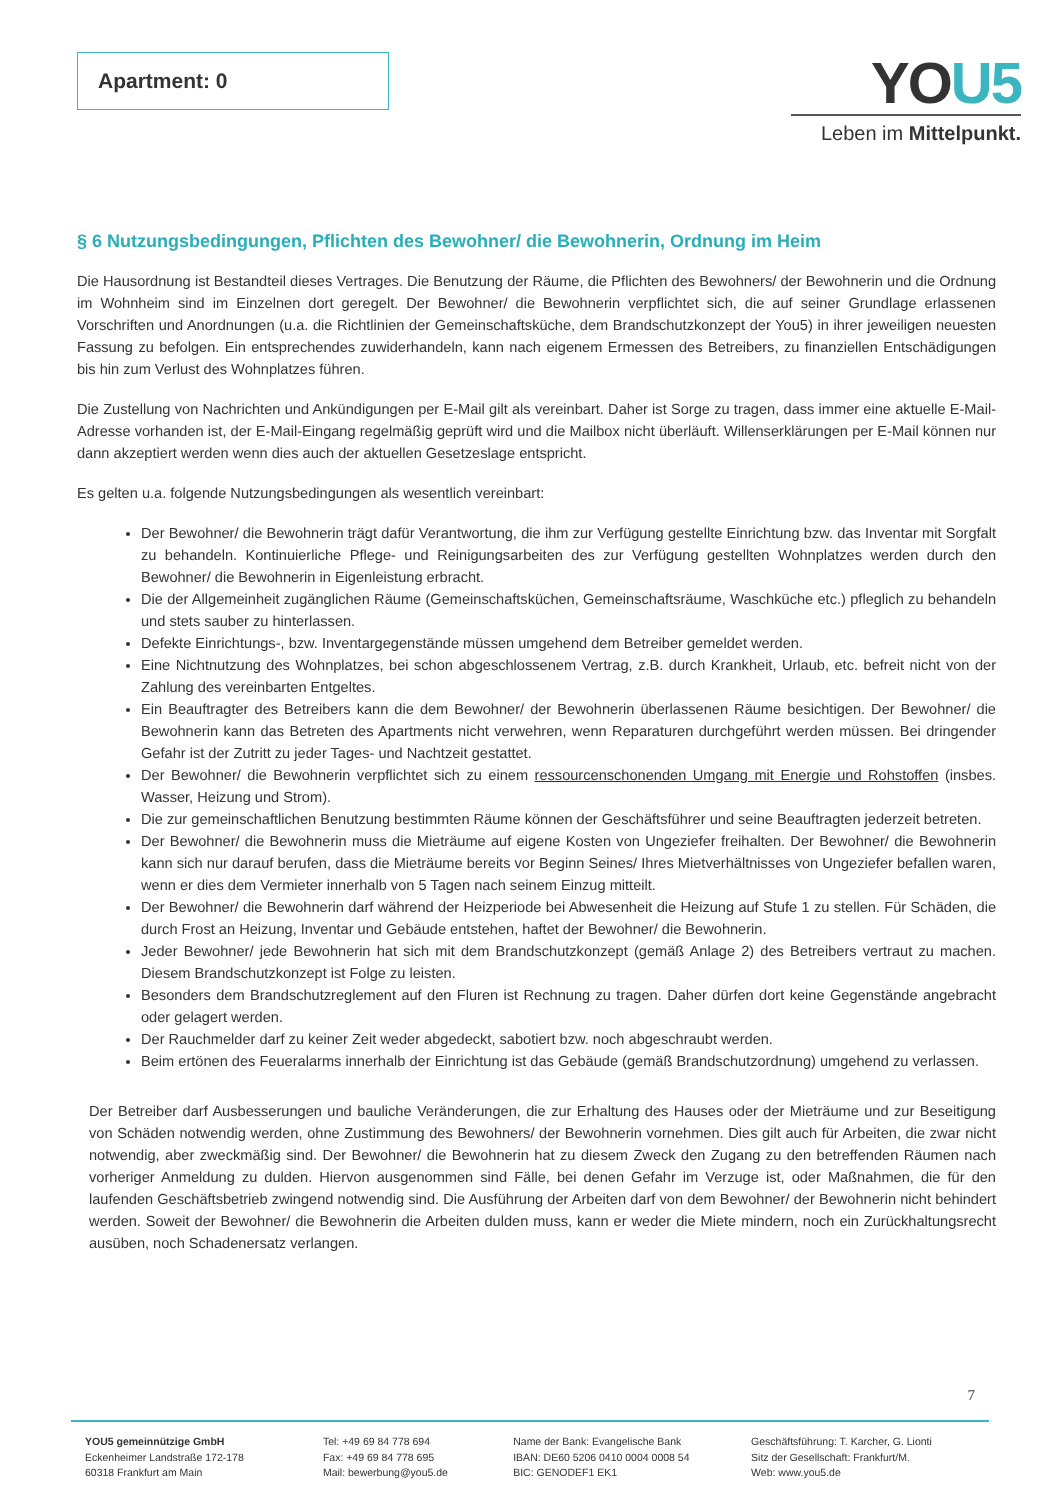Apartment: 0
YOU5
Leben im Mittelpunkt.
§ 6 Nutzungsbedingungen, Pflichten des Bewohner/ die Bewohnerin, Ordnung im Heim
Die Hausordnung ist Bestandteil dieses Vertrages. Die Benutzung der Räume, die Pflichten des Bewohners/ der Bewohnerin und die Ordnung im Wohnheim sind im Einzelnen dort geregelt. Der Bewohner/ die Bewohnerin verpflichtet sich, die auf seiner Grundlage erlassenen Vorschriften und Anordnungen (u.a. die Richtlinien der Gemeinschaftsküche, dem Brandschutzkonzept der You5) in ihrer jeweiligen neuesten Fassung zu befolgen. Ein entsprechendes zuwiderhandeln, kann nach eigenem Ermessen des Betreibers, zu finanziellen Entschädigungen bis hin zum Verlust des Wohnplatzes führen.
Die Zustellung von Nachrichten und Ankündigungen per E-Mail gilt als vereinbart. Daher ist Sorge zu tragen, dass immer eine aktuelle E-Mail-Adresse vorhanden ist, der E-Mail-Eingang regelmäßig geprüft wird und die Mailbox nicht überläuft. Willenserklärungen per E-Mail können nur dann akzeptiert werden wenn dies auch der aktuellen Gesetzeslage entspricht.
Es gelten u.a. folgende Nutzungsbedingungen als wesentlich vereinbart:
Der Bewohner/ die Bewohnerin trägt dafür Verantwortung, die ihm zur Verfügung gestellte Einrichtung bzw. das Inventar mit Sorgfalt zu behandeln. Kontinuierliche Pflege- und Reinigungsarbeiten des zur Verfügung gestellten Wohnplatzes werden durch den Bewohner/ die Bewohnerin in Eigenleistung erbracht.
Die der Allgemeinheit zugänglichen Räume (Gemeinschaftsküchen, Gemeinschaftsräume, Waschküche etc.) pfleglich zu behandeln und stets sauber zu hinterlassen.
Defekte Einrichtungs-, bzw. Inventargegenstände müssen umgehend dem Betreiber gemeldet werden.
Eine Nichtnutzung des Wohnplatzes, bei schon abgeschlossenem Vertrag, z.B. durch Krankheit, Urlaub, etc. befreit nicht von der Zahlung des vereinbarten Entgeltes.
Ein Beauftragter des Betreibers kann die dem Bewohner/ der Bewohnerin überlassenen Räume besichtigen. Der Bewohner/ die Bewohnerin kann das Betreten des Apartments nicht verwehren, wenn Reparaturen durchgeführt werden müssen. Bei dringender Gefahr ist der Zutritt zu jeder Tages- und Nachtzeit gestattet.
Der Bewohner/ die Bewohnerin verpflichtet sich zu einem ressourcenschonenden Umgang mit Energie und Rohstoffen (insbes. Wasser, Heizung und Strom).
Die zur gemeinschaftlichen Benutzung bestimmten Räume können der Geschäftsführer und seine Beauftragten jederzeit betreten.
Der Bewohner/ die Bewohnerin muss die Mieträume auf eigene Kosten von Ungeziefer freihalten. Der Bewohner/ die Bewohnerin kann sich nur darauf berufen, dass die Mieträume bereits vor Beginn Seines/ Ihres Mietverhältnisses von Ungeziefer befallen waren, wenn er dies dem Vermieter innerhalb von 5 Tagen nach seinem Einzug mitteilt.
Der Bewohner/ die Bewohnerin darf während der Heizperiode bei Abwesenheit die Heizung auf Stufe 1 zu stellen. Für Schäden, die durch Frost an Heizung, Inventar und Gebäude entstehen, haftet der Bewohner/ die Bewohnerin.
Jeder Bewohner/ jede Bewohnerin hat sich mit dem Brandschutzkonzept (gemäß Anlage 2) des Betreibers vertraut zu machen. Diesem Brandschutzkonzept ist Folge zu leisten.
Besonders dem Brandschutzreglement auf den Fluren ist Rechnung zu tragen. Daher dürfen dort keine Gegenstände angebracht oder gelagert werden.
Der Rauchmelder darf zu keiner Zeit weder abgedeckt, sabotiert bzw. noch abgeschraubt werden.
Beim ertönen des Feueralarms innerhalb der Einrichtung ist das Gebäude (gemäß Brandschutzordnung) umgehend zu verlassen.
Der Betreiber darf Ausbesserungen und bauliche Veränderungen, die zur Erhaltung des Hauses oder der Mieträume und zur Beseitigung von Schäden notwendig werden, ohne Zustimmung des Bewohners/ der Bewohnerin vornehmen. Dies gilt auch für Arbeiten, die zwar nicht notwendig, aber zweckmäßig sind. Der Bewohner/ die Bewohnerin hat zu diesem Zweck den Zugang zu den betreffenden Räumen nach vorheriger Anmeldung zu dulden. Hiervon ausgenommen sind Fälle, bei denen Gefahr im Verzuge ist, oder Maßnahmen, die für den laufenden Geschäftsbetrieb zwingend notwendig sind. Die Ausführung der Arbeiten darf von dem Bewohner/ der Bewohnerin nicht behindert werden. Soweit der Bewohner/ die Bewohnerin die Arbeiten dulden muss, kann er weder die Miete mindern, noch ein Zurückhaltungsrecht ausüben, noch Schadenersatz verlangen.
7
YOU5 gemeinnützige GmbH
Eckenheimer Landstraße 172-178
60318 Frankfurt am Main
Tel: +49 69 84 778 694
Fax: +49 69 84 778 695
Mail: bewerbung@you5.de
Name der Bank: Evangelische Bank
IBAN: DE60 5206 0410 0004 0008 54
BIC: GENODEF1 EK1
Geschäftsführung: T. Karcher, G. Lionti
Sitz der Gesellschaft: Frankfurt/M.
Web: www.you5.de